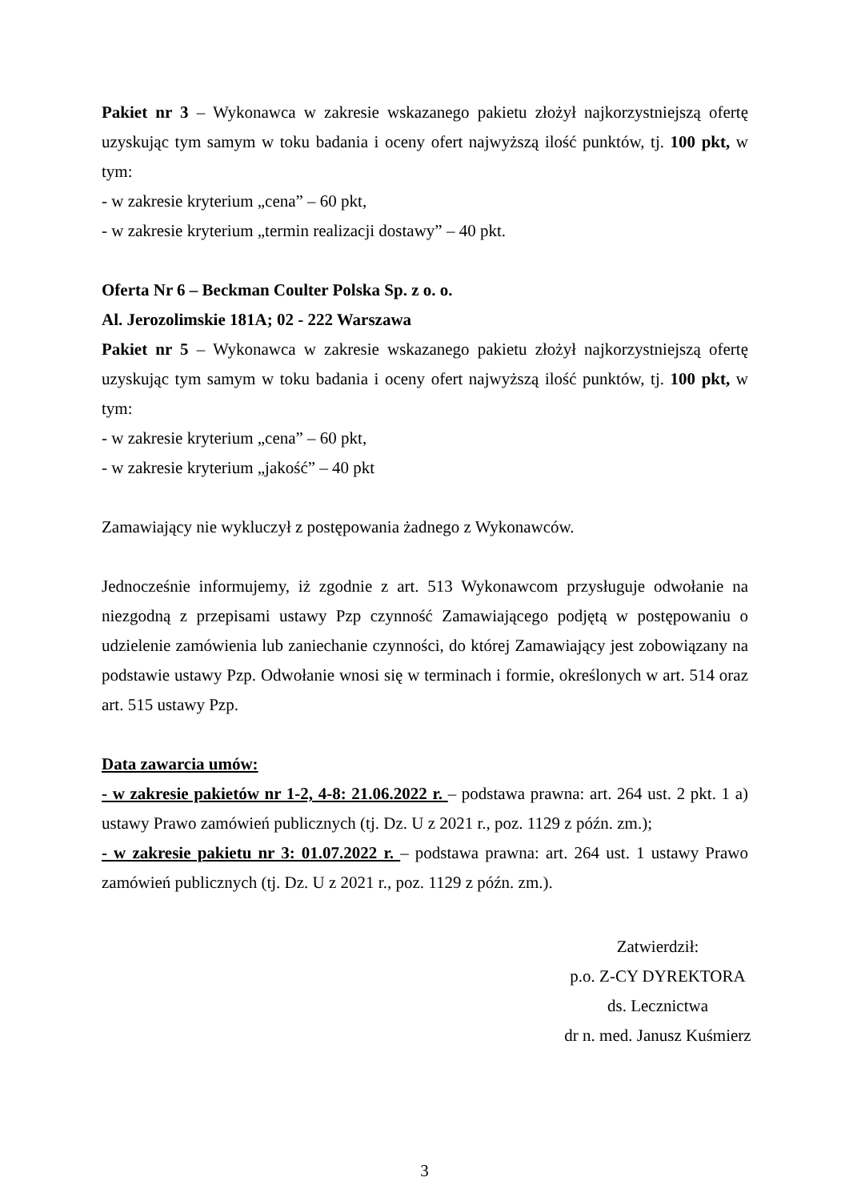Pakiet nr 3 – Wykonawca w zakresie wskazanego pakietu złożył najkorzystniejszą ofertę uzyskując tym samym w toku badania i oceny ofert najwyższą ilość punktów, tj. 100 pkt, w tym:
- w zakresie kryterium „cena” – 60 pkt,
- w zakresie kryterium „termin realizacji dostawy” – 40 pkt.
Oferta Nr 6 – Beckman Coulter Polska Sp. z o. o.
Al. Jerozolimskie 181A; 02 - 222 Warszawa
Pakiet nr 5 – Wykonawca w zakresie wskazanego pakietu złożył najkorzystniejszą ofertę uzyskując tym samym w toku badania i oceny ofert najwyższą ilość punktów, tj. 100 pkt, w tym:
- w zakresie kryterium „cena” – 60 pkt,
- w zakresie kryterium „jakość” – 40 pkt
Zamawiający nie wykluczył z postępowania żadnego z Wykonawców.
Jednocześnie informujemy, iż zgodnie z art. 513 Wykonawcom przysługuje odwołanie na niezgodną z przepisami ustawy Pzp czynność Zamawiającego podjętą w postępowaniu o udzielenie zamówienia lub zaniechanie czynności, do której Zamawiający jest zobowiązany na podstawie ustawy Pzp. Odwołanie wnosi się w terminach i formie, określonych w art. 514 oraz art. 515 ustawy Pzp.
Data zawarcia umów:
- w zakresie pakietów nr 1-2, 4-8: 21.06.2022 r. – podstawa prawna: art. 264 ust. 2 pkt. 1 a) ustawy Prawo zamówień publicznych (tj. Dz. U z 2021 r., poz. 1129 z późn. zm.);
- w zakresie pakietu nr 3: 01.07.2022 r. – podstawa prawna: art. 264 ust. 1 ustawy Prawo zamówień publicznych (tj. Dz. U z 2021 r., poz. 1129 z późn. zm.).
Zatwierdził:
p.o. Z-CY DYREKTORA
ds. Lecznictwa
dr n. med. Janusz Kuśmierz
3